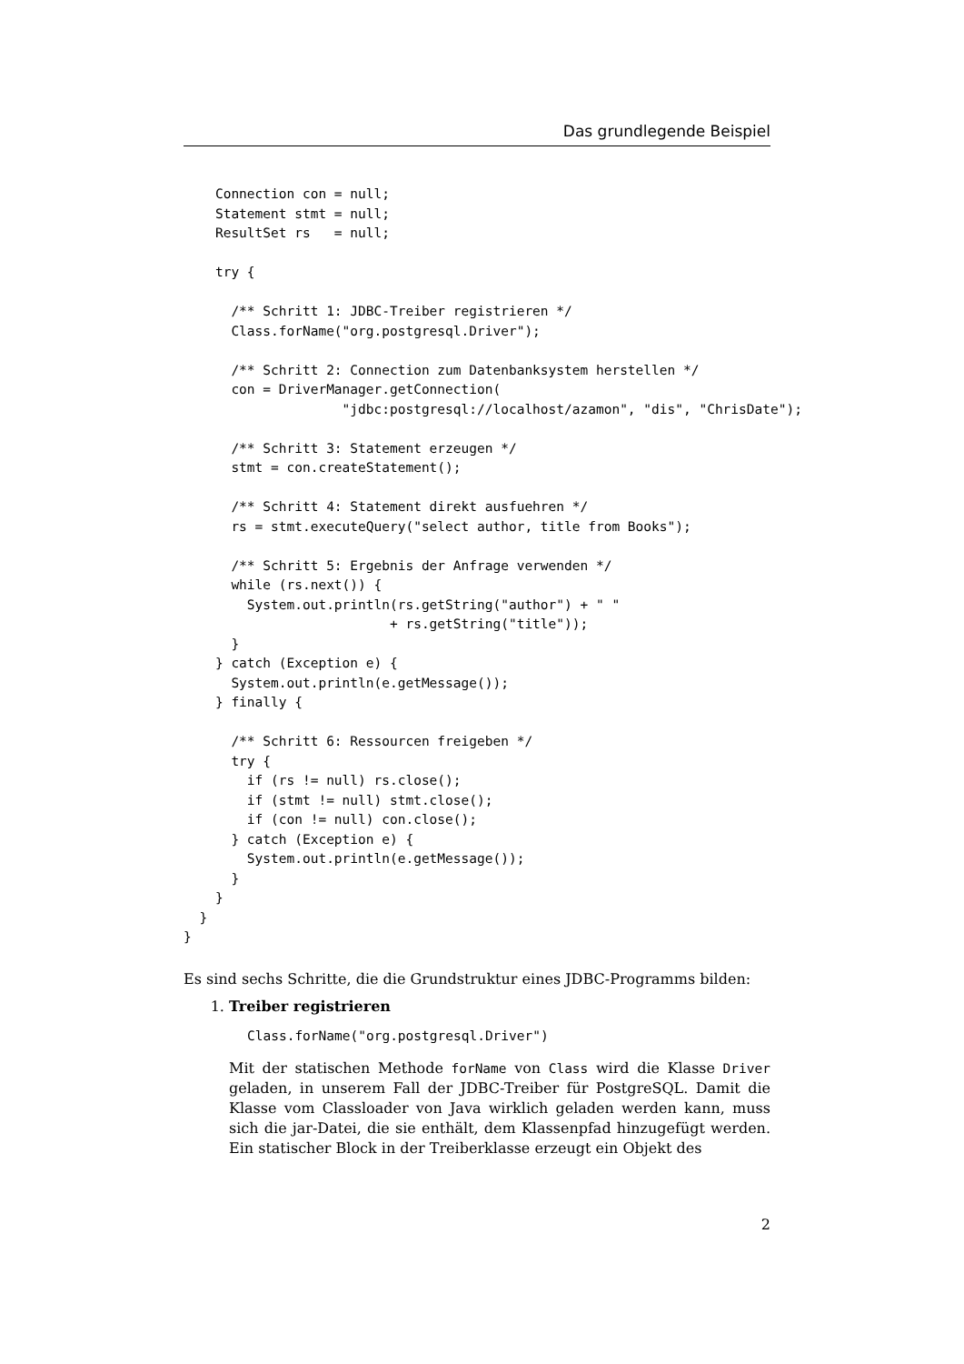Das grundlegende Beispiel
    Connection con = null;
    Statement stmt = null;
    ResultSet rs   = null;

    try {

      /** Schritt 1: JDBC-Treiber registrieren */
      Class.forName("org.postgresql.Driver");

      /** Schritt 2: Connection zum Datenbanksystem herstellen */
      con = DriverManager.getConnection(
                    "jdbc:postgresql://localhost/azamon", "dis", "ChrisDate");

      /** Schritt 3: Statement erzeugen */
      stmt = con.createStatement();

      /** Schritt 4: Statement direkt ausfuehren */
      rs = stmt.executeQuery("select author, title from Books");

      /** Schritt 5: Ergebnis der Anfrage verwenden */
      while (rs.next()) {
        System.out.println(rs.getString("author") + " "
                          + rs.getString("title"));
      }
    } catch (Exception e) {
      System.out.println(e.getMessage());
    } finally {

      /** Schritt 6: Ressourcen freigeben */
      try {
        if (rs != null) rs.close();
        if (stmt != null) stmt.close();
        if (con != null) con.close();
      } catch (Exception e) {
        System.out.println(e.getMessage());
      }
    }
  }
}
Es sind sechs Schritte, die die Grundstruktur eines JDBC-Programms bilden:
1. Treiber registrieren
Class.forName("org.postgresql.Driver")
Mit der statischen Methode forName von Class wird die Klasse Driver geladen, in unserem Fall der JDBC-Treiber für PostgreSQL. Damit die Klasse vom Classloader von Java wirklich geladen werden kann, muss sich die jar-Datei, die sie enthält, dem Klassenpfad hinzugefügt werden. Ein statischer Block in der Treiberklasse erzeugt ein Objekt des
2